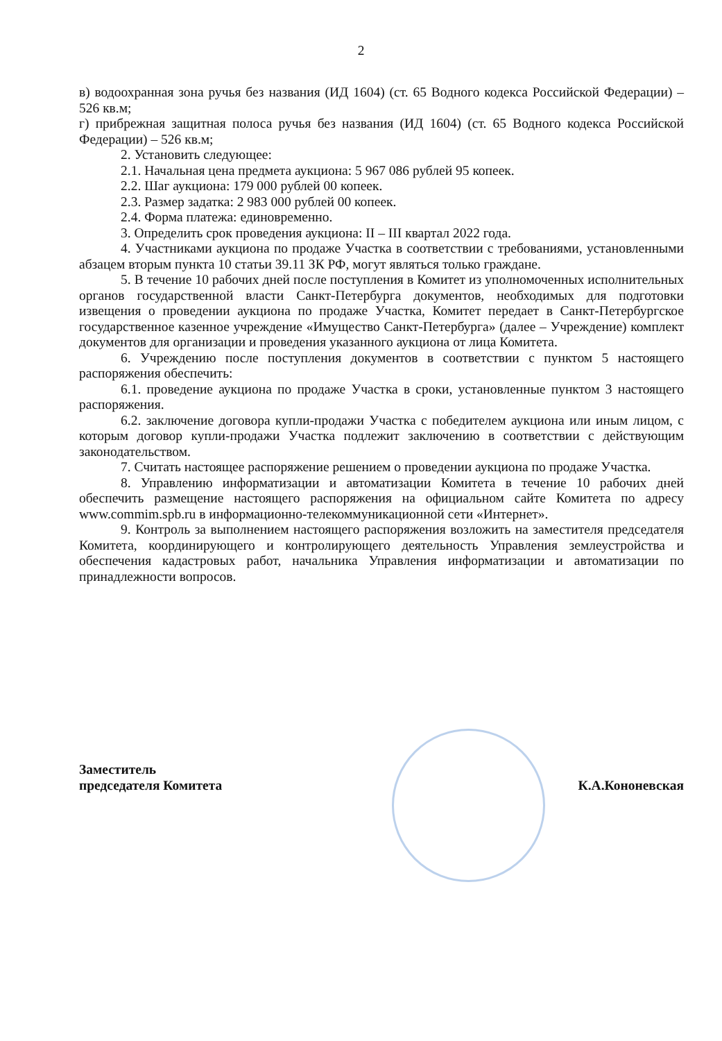2
в) водоохранная зона ручья без названия (ИД 1604) (ст. 65 Водного кодекса Российской Федерации) – 526 кв.м;
г) прибрежная защитная полоса ручья без названия (ИД 1604) (ст. 65 Водного кодекса Российской Федерации) – 526 кв.м;
2. Установить следующее:
2.1. Начальная цена предмета аукциона: 5 967 086 рублей 95 копеек.
2.2. Шаг аукциона: 179 000 рублей 00 копеек.
2.3. Размер задатка: 2 983 000 рублей 00 копеек.
2.4. Форма платежа: единовременно.
3. Определить срок проведения аукциона: II – III квартал 2022 года.
4. Участниками аукциона по продаже Участка в соответствии с требованиями, установленными абзацем вторым пункта 10 статьи 39.11 ЗК РФ, могут являться только граждане.
5. В течение 10 рабочих дней после поступления в Комитет из уполномоченных исполнительных органов государственной власти Санкт-Петербурга документов, необходимых для подготовки извещения о проведении аукциона по продаже Участка, Комитет передает в Санкт-Петербургское государственное казенное учреждение «Имущество Санкт-Петербурга» (далее – Учреждение) комплект документов для организации и проведения указанного аукциона от лица Комитета.
6. Учреждению после поступления документов в соответствии с пунктом 5 настоящего распоряжения обеспечить:
6.1. проведение аукциона по продаже Участка в сроки, установленные пунктом 3 настоящего распоряжения.
6.2. заключение договора купли-продажи Участка с победителем аукциона или иным лицом, с которым договор купли-продажи Участка подлежит заключению в соответствии с действующим законодательством.
7. Считать настоящее распоряжение решением о проведении аукциона по продаже Участка.
8. Управлению информатизации и автоматизации Комитета в течение 10 рабочих дней обеспечить размещение настоящего распоряжения на официальном сайте Комитета по адресу www.commim.spb.ru в информационно-телекоммуникационной сети «Интернет».
9. Контроль за выполнением настоящего распоряжения возложить на заместителя председателя Комитета, координирующего и контролирующего деятельность Управления землеустройства и обеспечения кадастровых работ, начальника Управления информатизации и автоматизации по принадлежности вопросов.
Заместитель
председателя Комитета
К.А.Кононевская